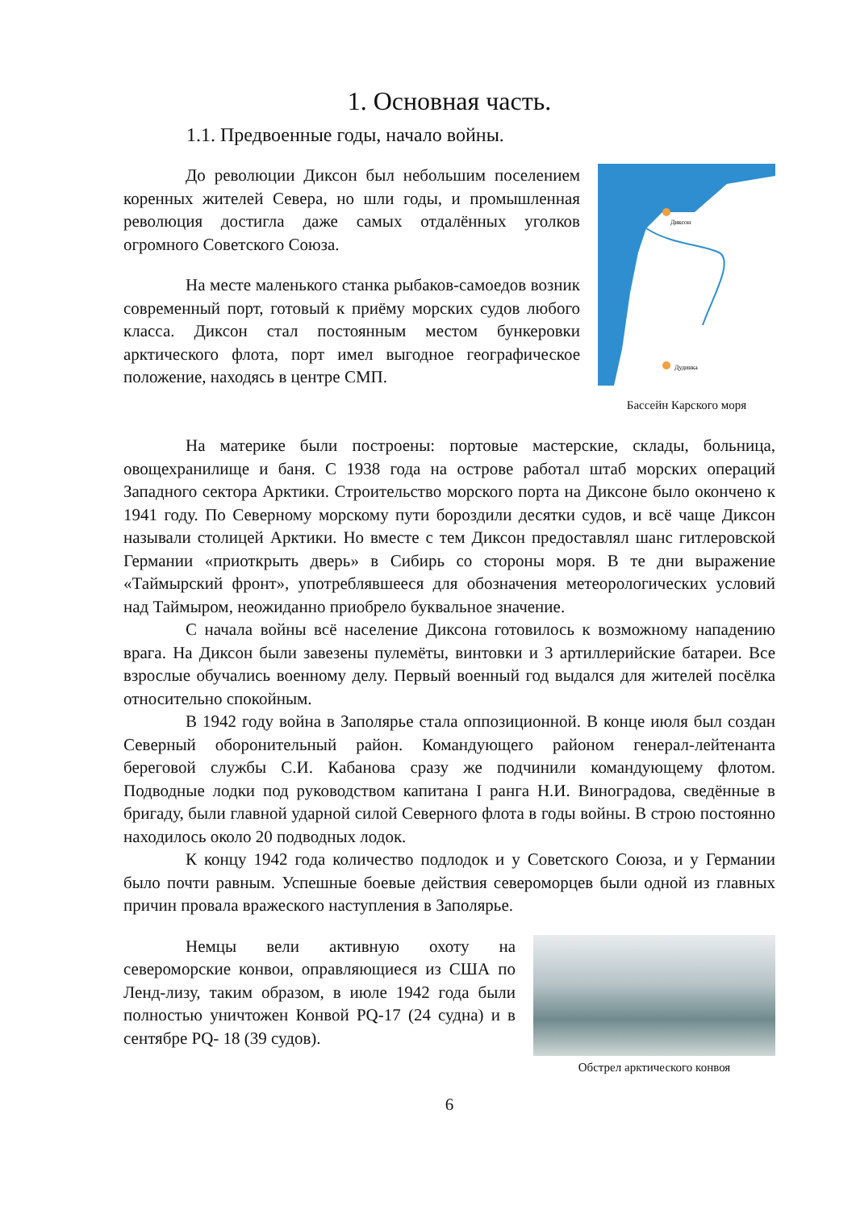1. Основная часть.
1.1. Предвоенные годы, начало войны.
До революции Диксон был небольшим поселением коренных жителей Севера, но шли годы, и промышленная революция достигла даже самых отдалённых уголков огромного Советского Союза.
На месте маленького станка рыбаков-самоедов возник современный порт, готовый к приёму морских судов любого класса. Диксон стал постоянным местом бункеровки арктического флота, порт имел выгодное географическое положение, находясь в центре СМП.
Диксон
Дудинка
Бассейн Карского моря
На материке были построены: портовые мастерские, склады, больница, овощехранилище и баня. С 1938 года на острове работал штаб морских операций Западного сектора Арктики. Строительство морского порта на Диксоне было окончено к 1941 году. По Северному морскому пути бороздили десятки судов, и всё чаще Диксон называли столицей Арктики. Но вместе с тем Диксон предоставлял шанс гитлеровской Германии «приоткрыть дверь» в Сибирь со стороны моря. В те дни выражение «Таймырский фронт», употреблявшееся для обозначения метеорологических условий над Таймыром, неожиданно приобрело буквальное значение.
С начала войны всё население Диксона готовилось к возможному нападению врага. На Диксон были завезены пулемёты, винтовки и 3 артиллерийские батареи. Все взрослые обучались военному делу. Первый военный год выдался для жителей посёлка относительно спокойным.
В 1942 году война в Заполярье стала оппозиционной. В конце июля был создан Северный оборонительный район. Командующего районом генерал-лейтенанта береговой службы С.И. Кабанова сразу же подчинили командующему флотом. Подводные лодки под руководством капитана I ранга Н.И. Виноградова, сведённые в бригаду, были главной ударной силой Северного флота в годы войны. В строю постоянно находилось около 20 подводных лодок.
К концу 1942 года количество подлодок и у Советского Союза, и у Германии было почти равным. Успешные боевые действия североморцев были одной из главных причин провала вражеского наступления в Заполярье.
Немцы вели активную охоту на североморские конвои, оправляющиеся из США по Ленд-лизу, таким образом, в июле 1942 года были полностью уничтожен Конвой PQ-17 (24 судна) и в сентябре PQ- 18 (39 судов).
Обстрел арктического конвоя
6